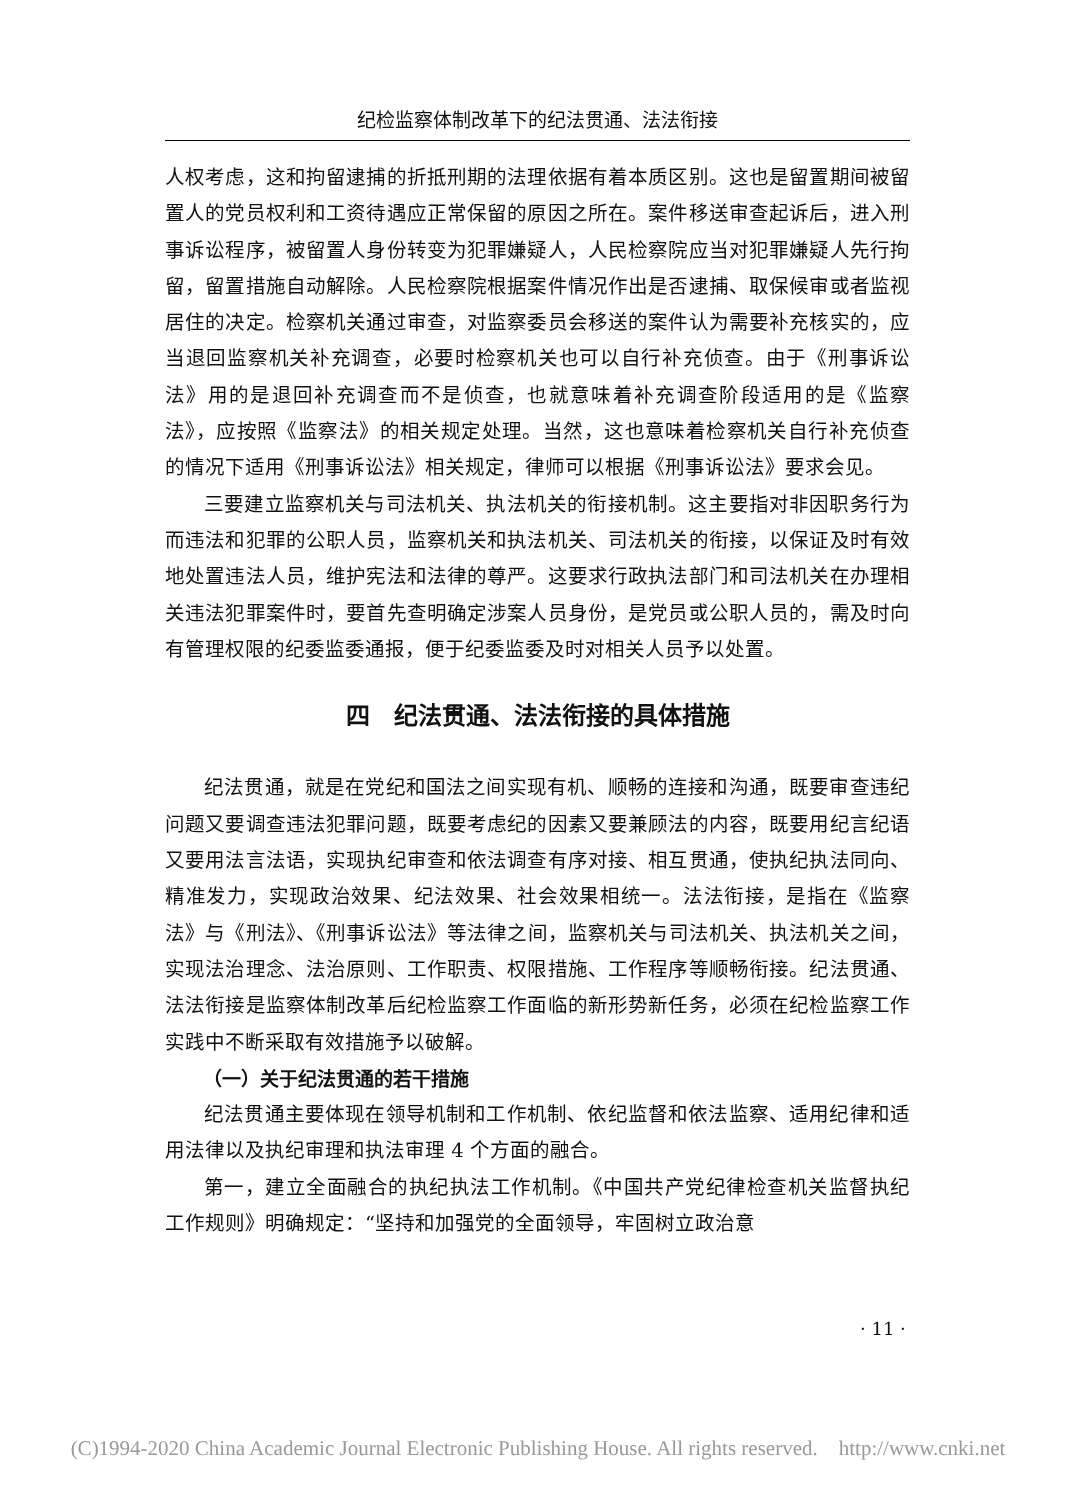纪检监察体制改革下的纪法贯通、法法衔接
人权考虑，这和拘留逮捕的折抵刑期的法理依据有着本质区别。这也是留置期间被留置人的党员权利和工资待遇应正常保留的原因之所在。案件移送审查起诉后，进入刑事诉讼程序，被留置人身份转变为犯罪嫌疑人，人民检察院应当对犯罪嫌疑人先行拘留，留置措施自动解除。人民检察院根据案件情况作出是否逮捕、取保候审或者监视居住的决定。检察机关通过审查，对监察委员会移送的案件认为需要补充核实的，应当退回监察机关补充调查，必要时检察机关也可以自行补充侦查。由于《刑事诉讼法》用的是退回补充调查而不是侦查，也就意味着补充调查阶段适用的是《监察法》，应按照《监察法》的相关规定处理。当然，这也意味着检察机关自行补充侦查的情况下适用《刑事诉讼法》相关规定，律师可以根据《刑事诉讼法》要求会见。
三要建立监察机关与司法机关、执法机关的衔接机制。这主要指对非因职务行为而违法和犯罪的公职人员，监察机关和执法机关、司法机关的衔接，以保证及时有效地处置违法人员，维护宪法和法律的尊严。这要求行政执法部门和司法机关在办理相关违法犯罪案件时，要首先查明确定涉案人员身份，是党员或公职人员的，需及时向有管理权限的纪委监委通报，便于纪委监委及时对相关人员予以处置。
四　纪法贯通、法法衔接的具体措施
纪法贯通，就是在党纪和国法之间实现有机、顺畅的连接和沟通，既要审查违纪问题又要调查违法犯罪问题，既要考虑纪的因素又要兼顾法的内容，既要用纪言纪语又要用法言法语，实现执纪审查和依法调查有序对接、相互贯通，使执纪执法同向、精准发力，实现政治效果、纪法效果、社会效果相统一。法法衔接，是指在《监察法》与《刑法》、《刑事诉讼法》等法律之间，监察机关与司法机关、执法机关之间，实现法治理念、法治原则、工作职责、权限措施、工作程序等顺畅衔接。纪法贯通、法法衔接是监察体制改革后纪检监察工作面临的新形势新任务，必须在纪检监察工作实践中不断采取有效措施予以破解。
（一）关于纪法贯通的若干措施
纪法贯通主要体现在领导机制和工作机制、依纪监督和依法监察、适用纪律和适用法律以及执纪审理和执法审理 4 个方面的融合。
第一，建立全面融合的执纪执法工作机制。《中国共产党纪律检查机关监督执纪工作规则》明确规定：“坚持和加强党的全面领导，牢固树立政治意
· 11 ·
(C)1994-2020 China Academic Journal Electronic Publishing House. All rights reserved. http://www.cnki.net